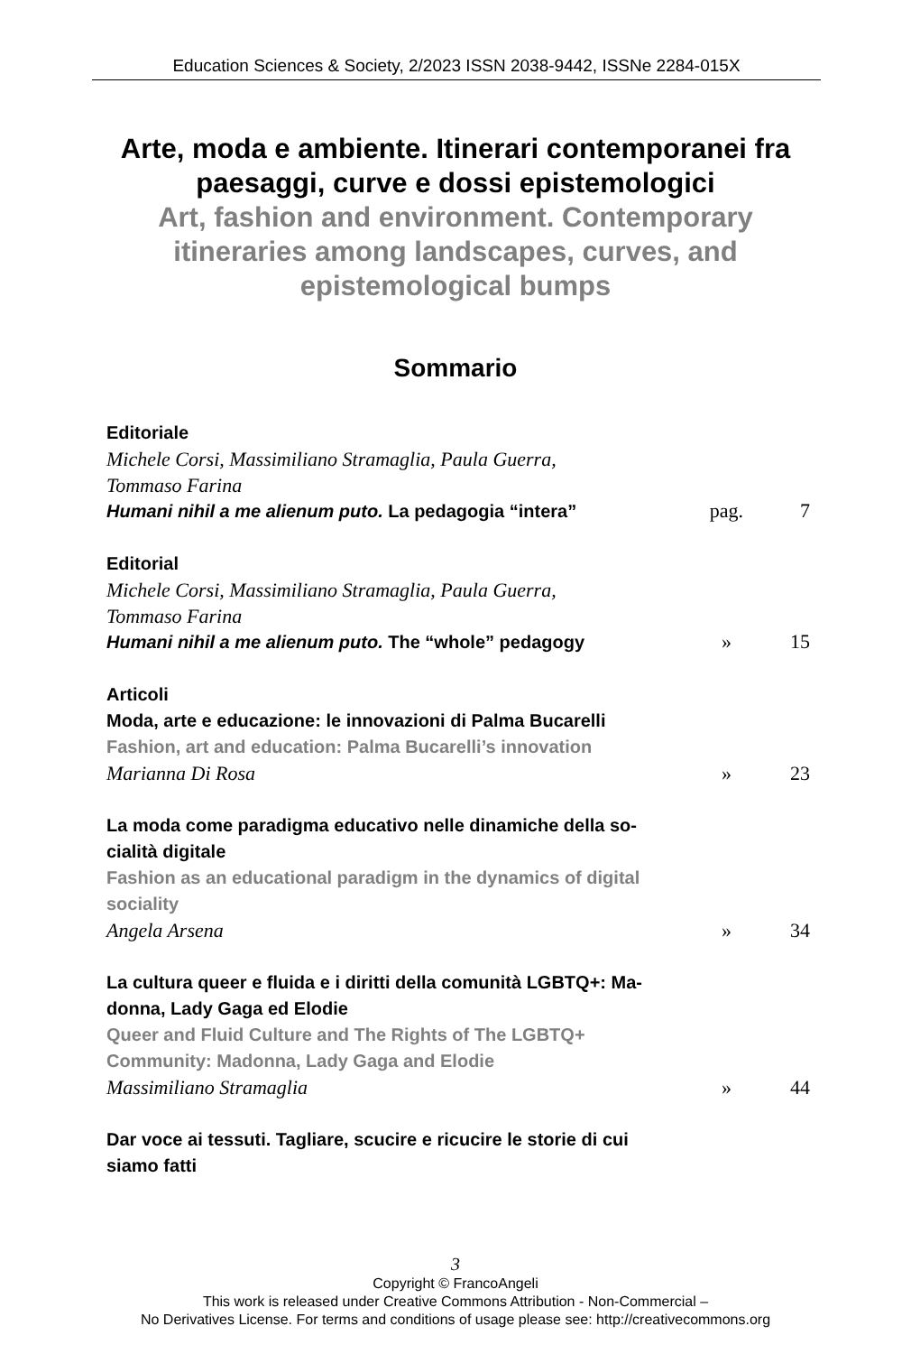Education Sciences & Society, 2/2023 ISSN 2038-9442, ISSNe 2284-015X
Arte, moda e ambiente. Itinerari contemporanei fra paesaggi, curve e dossi epistemologici
Art, fashion and environment. Contemporary
itineraries among landscapes, curves, and
epistemological bumps
Sommario
Editoriale
Michele Corsi, Massimiliano Stramaglia, Paula Guerra,
Tommaso Farina
Humani nihil a me alienum puto. La pedagogia “intera”
pag. 7
Editorial
Michele Corsi, Massimiliano Stramaglia, Paula Guerra,
Tommaso Farina
Humani nihil a me alienum puto. The “whole” pedagogy
» 15
Articoli
Moda, arte e educazione: le innovazioni di Palma Bucarelli
Fashion, art and education: Palma Bucarelli’s innovation
Marianna Di Rosa
» 23
La moda come paradigma educativo nelle dinamiche della so-cialità digitale
Fashion as an educational paradigm in the dynamics of digital sociality
Angela Arsena
» 34
La cultura queer e fluida e i diritti della comunità LGBTQ+: Ma-donna, Lady Gaga ed Elodie
Queer and Fluid Culture and The Rights of The LGBTQ+ Community: Madonna, Lady Gaga and Elodie
Massimiliano Stramaglia
» 44
Dar voce ai tessuti. Tagliare, scucire e ricucire le storie di cui siamo fatti
3
Copyright © FrancoAngeli
This work is released under Creative Commons Attribution - Non-Commercial –
No Derivatives License. For terms and conditions of usage please see: http://creativecommons.org